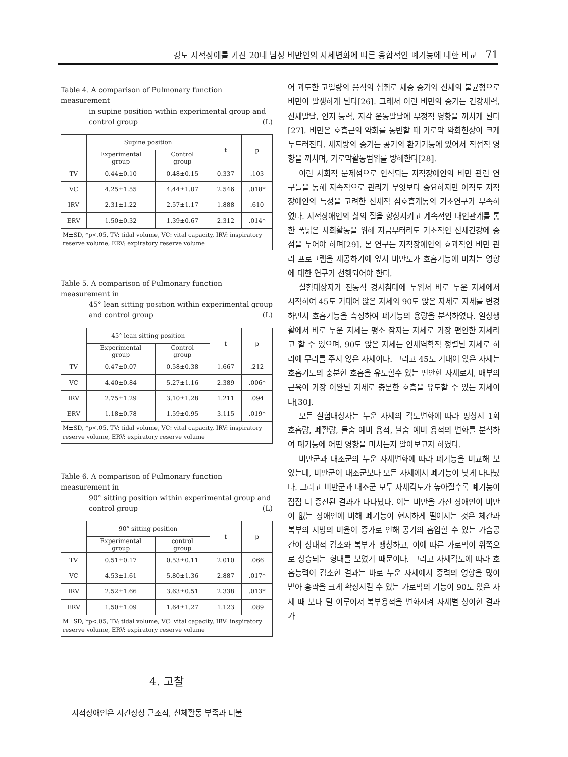경도 지적장애를 가진 20대 남성 비만인의 자세변화에 따른 융합적인 폐기능에 대한 비교 71
Table 4. A comparison of Pulmonary function measurement
in supine position within experimental group and control group (L)
| | Supine position | | t | p |
| --- | --- | --- | --- | --- |
| | Experimental group | Control group | | |
| TV | 0.44±0.10 | 0.48±0.15 | 0.337 | .103 |
| VC | 4.25±1.55 | 4.44±1.07 | 2.546 | .018* |
| IRV | 2.31±1.22 | 2.57±1.17 | 1.888 | .610 |
| ERV | 1.50±0.32 | 1.39±0.67 | 2.312 | .014* |
| M±SD, *p<.05, TV: tidal volume, VC: vital capacity, IRV: inspiratory reserve volume, ERV: expiratory reserve volume | | | | |
Table 5. A comparison of Pulmonary function measurement in
45° lean sitting position within experimental group and control group (L)
| | 45° lean sitting position | | t | p |
| --- | --- | --- | --- | --- |
| | Experimental group | Control group | | |
| TV | 0.47±0.07 | 0.58±0.38 | 1.667 | .212 |
| VC | 4.40±0.84 | 5.27±1.16 | 2.389 | .006* |
| IRV | 2.75±1.29 | 3.10±1.28 | 1.211 | .094 |
| ERV | 1.18±0.78 | 1.59±0.95 | 3.115 | .019* |
| M±SD, *p<.05, TV: tidal volume, VC: vital capacity, IRV: inspiratory reserve volume, ERV: expiratory reserve volume | | | | |
Table 6. A comparison of Pulmonary function measurement in
90° sitting position within experimental group and control group (L)
| | 90° sitting position | | t | p |
| --- | --- | --- | --- | --- |
| | Experimental group | control group | | |
| TV | 0.51±0.17 | 0.53±0.11 | 2.010 | .066 |
| VC | 4.53±1.61 | 5.80±1.36 | 2.887 | .017* |
| IRV | 2.52±1.66 | 3.63±0.51 | 2.338 | .013* |
| ERV | 1.50±1.09 | 1.64±1.27 | 1.123 | .089 |
| M±SD, *p<.05, TV: tidal volume, VC: vital capacity, IRV: inspiratory reserve volume, ERV: expiratory reserve volume | | | | |
4. 고찰
지적장애인은 저긴장성 근조직, 신체활동 부족과 더불
어 과도한 고열량의 음식의 섭취로 체중 증가와 신체의 불균형으로 비만이 발생하게 된다[26]. 그래서 이런 비만의 증가는 건강체력, 신체발달, 인지 능력, 지각 운동발달에 부정적 영향을 끼치게 된다[27]. 비만은 호흡근의 약화를 동반할 때 가로막 약화현상이 크게 두드러진다. 체지방의 증가는 공기의 환기기능에 있어서 직접적 영향을 끼치며, 가로막활동범위를 방해한다[28].
이런 사회적 문제점으로 인식되는 지적장애인의 비만 관련 연구들을 통해 지속적으로 관리가 무엇보다 중요하지만 아직도 지적장애인의 특성을 고려한 신체적 심호흡계통의 기초연구가 부족하였다. 지적장애인의 삶의 질을 향상시키고 계속적인 대인관계를 통한 폭넓은 사회활동을 위해 지금부터라도 기초적인 신체건강에 중점을 두어야 하며[29], 본 연구는 지적장애인의 효과적인 비만 관리 프로그램을 제공하기에 앞서 비만도가 호흡기능에 미치는 영향에 대한 연구가 선행되어야 한다.
실험대상자가 전동식 경사침대에 누워서 바로 누운 자세에서 시작하여 45도 기대어 앉은 자세와 90도 앉은 자세로 자세를 변경하면서 호흡기능을 측정하여 폐기능의 용량을 분석하였다. 일상생활에서 바로 누운 자세는 평소 잠자는 자세로 가장 편안한 자세라고 할 수 있으며, 90도 앉은 자세는 인체역학적 정렬된 자세로 허리에 무리를 주지 않은 자세이다. 그리고 45도 기대어 앉은 자세는 호흡기도의 충분한 호흡을 유도할수 있는 편안한 자세로서, 배부의 근육이 가장 이완된 자세로 충분한 호흡을 유도할 수 있는 자세이다[30].
모든 실험대상자는 누운 자세의 각도변화에 따라 평상시 1회 호흡량, 폐활량, 들숨 예비 용적, 날숨 예비 용적의 변화를 분석하여 폐기능에 어떤 영향을 미치는지 알아보고자 하였다.
비만군과 대조군의 누운 자세변화에 따라 폐기능을 비교해 보았는데, 비만군이 대조군보다 모든 자세에서 폐기능이 낮게 나타났다. 그리고 비만군과 대조군 모두 자세각도가 높아질수록 폐기능이 점점 더 증진된 결과가 나타났다. 이는 비만을 가진 장애인이 비만이 없는 장애인에 비해 폐기능이 현저하게 떨어지는 것은 체간과 복부의 지방의 비율이 증가로 인해 공기의 흡입할 수 있는 가슴공간이 상대적 감소와 복부가 팽창하고, 이에 따른 가로막이 위쪽으로 상승되는 형태를 보였기 때문이다. 그리고 자세각도에 따라 호흡능력이 감소한 결과는 바로 누운 자세에서 중력의 영향을 많이 받아 흉곽을 크게 확장시킬 수 있는 가로막의 기능이 90도 앉은 자세 때 보다 덜 이루어져 복부용적을 변화시켜 자세별 상이한 결과가